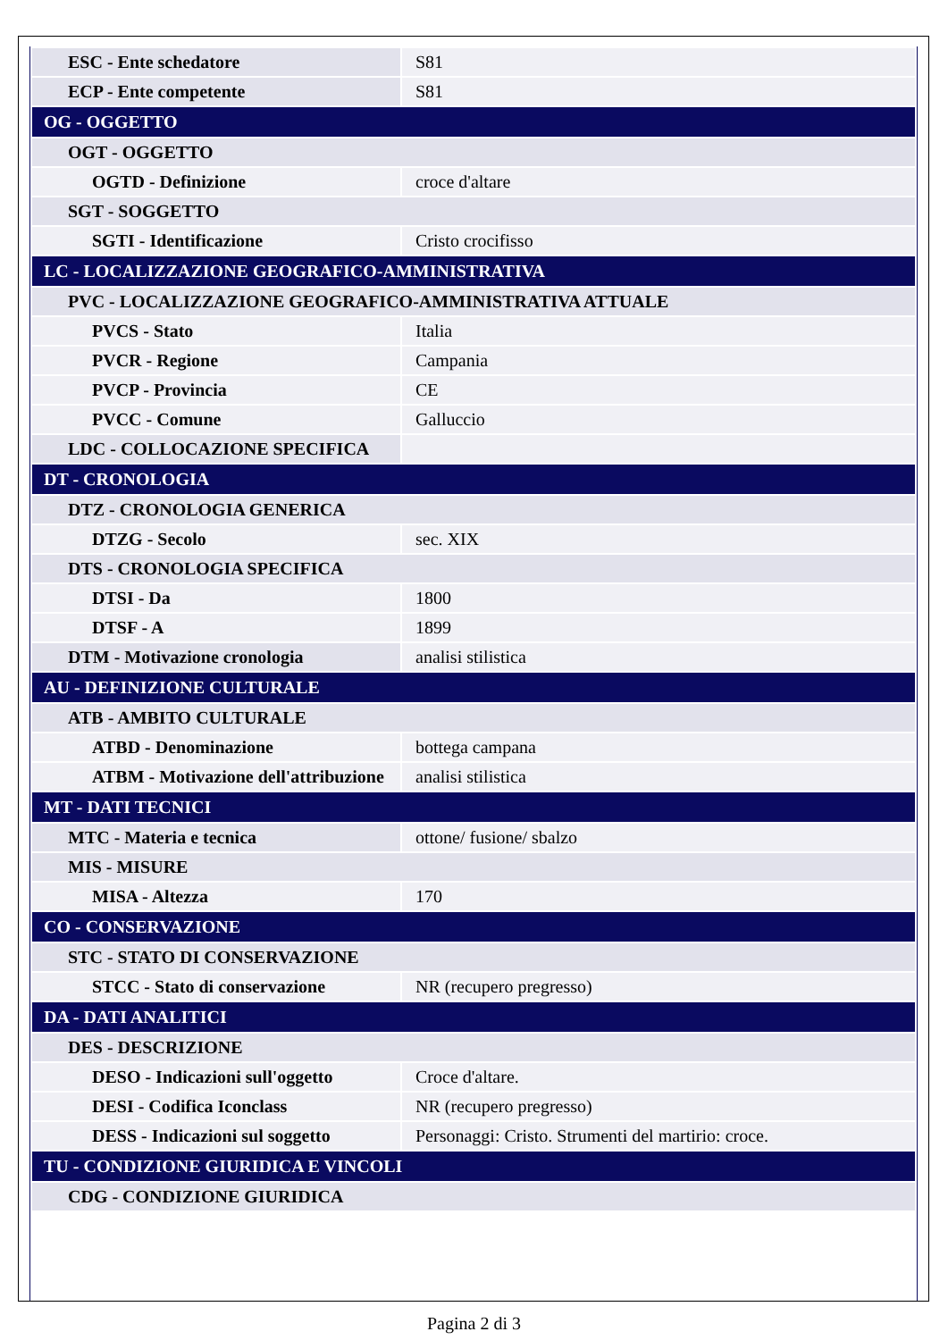| ESC - Ente schedatore | S81 |
| ECP - Ente competente | S81 |
| OG - OGGETTO | |
| OGT - OGGETTO | |
| OGTD - Definizione | croce d'altare |
| SGT - SOGGETTO | |
| SGTI - Identificazione | Cristo crocifisso |
| LC - LOCALIZZAZIONE GEOGRAFICO-AMMINISTRATIVA | |
| PVC - LOCALIZZAZIONE GEOGRAFICO-AMMINISTRATIVA ATTUALE | |
| PVCS - Stato | Italia |
| PVCR - Regione | Campania |
| PVCP - Provincia | CE |
| PVCC - Comune | Galluccio |
| LDC - COLLOCAZIONE SPECIFICA | |
| DT - CRONOLOGIA | |
| DTZ - CRONOLOGIA GENERICA | |
| DTZG - Secolo | sec. XIX |
| DTS - CRONOLOGIA SPECIFICA | |
| DTSI - Da | 1800 |
| DTSF - A | 1899 |
| DTM - Motivazione cronologia | analisi stilistica |
| AU - DEFINIZIONE CULTURALE | |
| ATB - AMBITO CULTURALE | |
| ATBD - Denominazione | bottega campana |
| ATBM - Motivazione dell'attribuzione | analisi stilistica |
| MT - DATI TECNICI | |
| MTC - Materia e tecnica | ottone/ fusione/ sbalzo |
| MIS - MISURE | |
| MISA - Altezza | 170 |
| CO - CONSERVAZIONE | |
| STC - STATO DI CONSERVAZIONE | |
| STCC - Stato di conservazione | NR (recupero pregresso) |
| DA - DATI ANALITICI | |
| DES - DESCRIZIONE | |
| DESO - Indicazioni sull'oggetto | Croce d'altare. |
| DESI - Codifica Iconclass | NR (recupero pregresso) |
| DESS - Indicazioni sul soggetto | Personaggi: Cristo. Strumenti del martirio: croce. |
| TU - CONDIZIONE GIURIDICA E VINCOLI | |
| CDG - CONDIZIONE GIURIDICA | |
Pagina 2 di 3